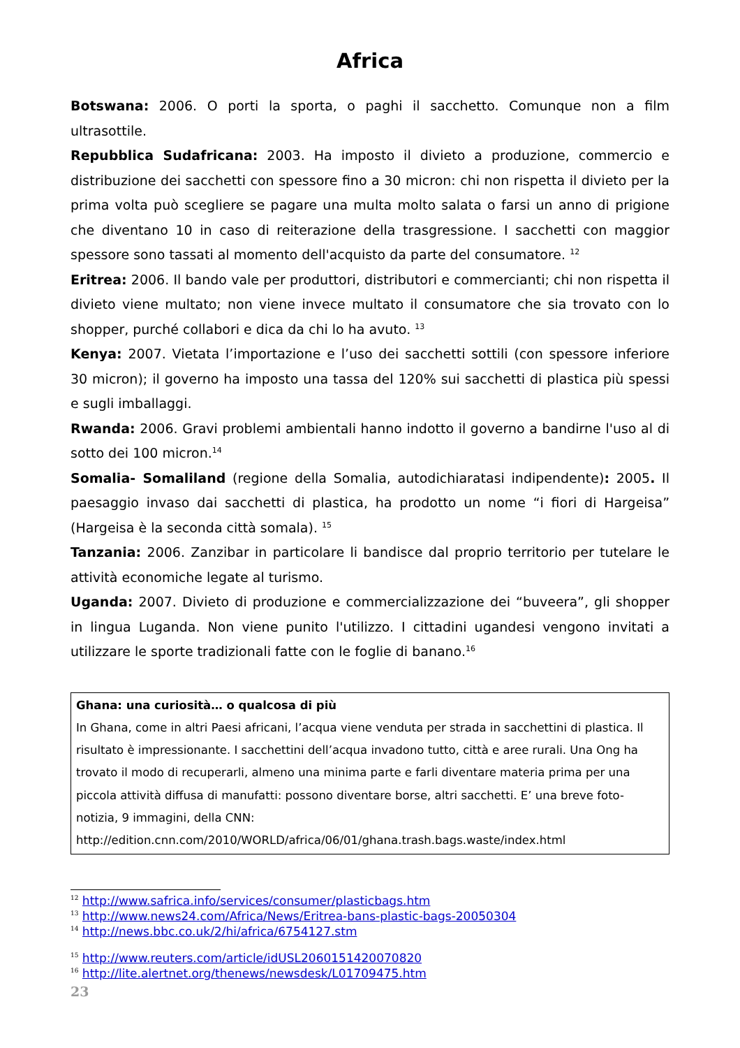Africa
Botswana: 2006. O porti la sporta, o paghi il sacchetto. Comunque non a film ultrasottile.
Repubblica Sudafricana: 2003. Ha imposto il divieto a produzione, commercio e distribuzione dei sacchetti con spessore fino a 30 micron: chi non rispetta il divieto per la prima volta può scegliere se pagare una multa molto salata o farsi un anno di prigione che diventano 10 in caso di reiterazione della trasgressione. I sacchetti con maggior spessore sono tassati al momento dell'acquisto da parte del consumatore. <sup>12</sup>
Eritrea: 2006. Il bando vale per produttori, distributori e commercianti; chi non rispetta il divieto viene multato; non viene invece multato il consumatore che sia trovato con lo shopper, purché collabori e dica da chi lo ha avuto. <sup>13</sup>
Kenya: 2007. Vietata l’importazione e l’uso dei sacchetti sottili (con spessore inferiore 30 micron); il governo ha imposto una tassa del 120% sui sacchetti di plastica più spessi e sugli imballaggi.
Rwanda: 2006. Gravi problemi ambientali hanno indotto il governo a bandirne l'uso al di sotto dei 100 micron.<sup>14</sup>
Somalia- Somaliland (regione della Somalia, autodichiaratasi indipendente): 2005. Il paesaggio invaso dai sacchetti di plastica, ha prodotto un nome “i fiori di Hargeisa” (Hargeisa è la seconda città somala). <sup>15</sup>
Tanzania: 2006. Zanzibar in particolare li bandisce dal proprio territorio per tutelare le attività economiche legate al turismo.
Uganda: 2007. Divieto di produzione e commercializzazione dei “buveera”, gli shopper in lingua Luganda. Non viene punito l'utilizzo. I cittadini ugandesi vengono invitati a utilizzare le sporte tradizionali fatte con le foglie di banano.<sup>16</sup>
Ghana: una curiosità… o qualcosa di più
In Ghana, come in altri Paesi africani, l’acqua viene venduta per strada in sacchettini di plastica. Il risultato è impressionante. I sacchettini dell’acqua invadono tutto, città e aree rurali. Una Ong ha trovato il modo di recuperarli, almeno una minima parte e farli diventare materia prima per una piccola attività diffusa di manufatti: possono diventare borse, altri sacchetti. E’ una breve foto-notizia, 9 immagini, della CNN:
http://edition.cnn.com/2010/WORLD/africa/06/01/ghana.trash.bags.waste/index.html
<sup>12</sup> http://www.safrica.info/services/consumer/plasticbags.htm
<sup>13</sup> http://www.news24.com/Africa/News/Eritrea-bans-plastic-bags-20050304
<sup>14</sup> http://news.bbc.co.uk/2/hi/africa/6754127.stm
<sup>15</sup> http://www.reuters.com/article/idUSL2060151420070820
<sup>16</sup> http://lite.alertnet.org/thenews/newsdesk/L01709475.htm
23